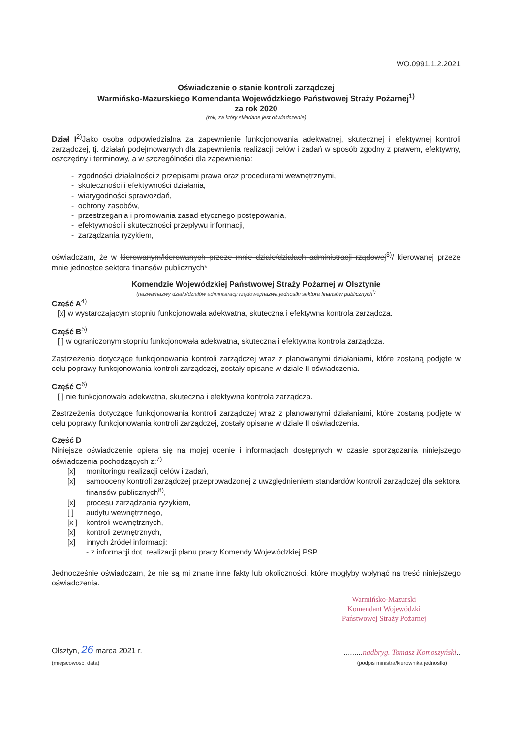WO.0991.1.2.2021
Oświadczenie o stanie kontroli zarządczej
Warmińsko-Mazurskiego Komendanta Wojewódzkiego Państwowej Straży Pożarnej<sup>1)</sup>
za rok 2020
(rok, za który składane jest oświadczenie)
Dział I<sup>2)</sup>Jako osoba odpowiedzialna za zapewnienie funkcjonowania adekwatnej, skutecznej i efektywnej kontroli zarządczej, tj. działań podejmowanych dla zapewnienia realizacji celów i zadań w sposób zgodny z prawem, efektywny, oszczędny i terminowy, a w szczególności dla zapewnienia:
- zgodności działalności z przepisami prawa oraz procedurami wewnętrznymi,
- skuteczności i efektywności działania,
- wiarygodności sprawozdań,
- ochrony zasobów,
- przestrzegania i promowania zasad etycznego postępowania,
- efektywności i skuteczności przepływu informacji,
- zarządzania ryzykiem,
oświadczam, że w kierowanym/kierowanych przeze mnie dziale/działach administracji rządowej<sup>3)</sup>/ kierowanej przeze mnie jednostce sektora finansów publicznych*
Komendzie Wojewódzkiej Państwowej Straży Pożarnej w Olsztynie
(nazwa/nazwy działu/działów administracji rządowej/nazwa jednostki sektora finansów publicznych<sup>*)</sup>
Część A<sup>4)</sup>
[x] w wystarczającym stopniu funkcjonowała adekwatna, skuteczna i efektywna kontrola zarządcza.
Część B<sup>5)</sup>
[ ] w ograniczonym stopniu funkcjonowała adekwatna, skuteczna i efektywna kontrola zarządcza.
Zastrzeżenia dotyczące funkcjonowania kontroli zarządczej wraz z planowanymi działaniami, które zostaną podjęte w celu poprawy funkcjonowania kontroli zarządczej, zostały opisane w dziale II oświadczenia.
Część C<sup>6)</sup>
[ ] nie funkcjonowała adekwatna, skuteczna i efektywna kontrola zarządcza.
Zastrzeżenia dotyczące funkcjonowania kontroli zarządczej wraz z planowanymi działaniami, które zostaną podjęte w celu poprawy funkcjonowania kontroli zarządczej, zostały opisane w dziale II oświadczenia.
Część D
Niniejsze oświadczenie opiera się na mojej ocenie i informacjach dostępnych w czasie sporządzania niniejszego oświadczenia pochodzących z:<sup>7)</sup>
[x] monitoringu realizacji celów i zadań,
[x] samooceny kontroli zarządczej przeprowadzonej z uwzględnieniem standardów kontroli zarządczej dla sektora finansów publicznych<sup>8)</sup>,
[x] procesu zarządzania ryzykiem,
[ ] audytu wewnętrznego,
[x ] kontroli wewnętrznych,
[x] kontroli zewnętrznych,
[x] innych źródeł informacji:
- z informacji dot. realizacji planu pracy Komendy Wojewódzkiej PSP,
Jednocześnie oświadczam, że nie są mi znane inne fakty lub okoliczności, które mogłyby wpłynąć na treść niniejszego oświadczenia.
Warmińsko-Mazurski
Komendant Wojewódzki
Państwowej Straży Pożarnej
Olsztyn, 26 marca 2021 r.
(miejscowość, data)
.........nadbryg. Tomasz Komoszyński..
(podpis ministra/kierownika jednostki)